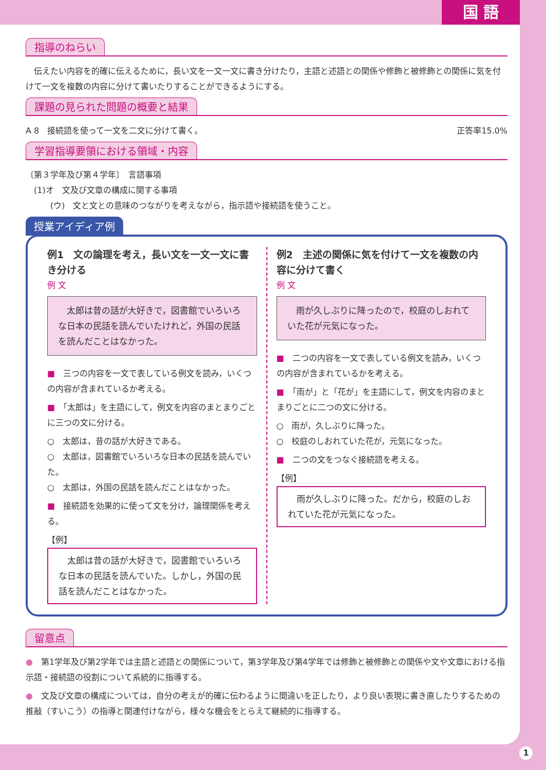国 語
指導のねらい
　伝えたい内容を的確に伝えるために，長い文を一文一文に書き分けたり，主語と述語との関係や修飾と被修飾との関係に気を付けて一文を複数の内容に分けて書いたりすることができるようにする。
課題の見られた問題の概要と結果
A 8　接続語を使って一文を二文に分けて書く。 正答率15.0%
学習指導要領における領域・内容
〔第３学年及び第４学年〕　言語事項
　(1)オ　文及び文章の構成に関する事項
　　　(ウ)　文と文との意味のつながりを考えながら，指示語や接続語を使うこと。
授業アイディア例
例1　文の論理を考え，長い文を一文一文に書き分ける
例 文
　太郎は昔の話が大好きで，図書館でいろいろな日本の民話を読んでいたけれど，外国の民話を読んだことはなかった。
■　三つの内容を一文で表している例文を読み，いくつの内容が含まれているか考える。
■　「太郎は」を主語にして，例文を内容のまとまりごとに三つの文に分ける。
○　太郎は，昔の話が大好きである。
○　太郎は，図書館でいろいろな日本の民話を読んでいた。
○　太郎は，外国の民話を読んだことはなかった。
■　接続語を効果的に使って文を分け，論理関係を考える。
【例】
　太郎は昔の話が大好きで，図書館でいろいろな日本の民話を読んでいた。しかし，外国の民話を読んだことはなかった。
例2　主述の関係に気を付けて一文を複数の内容に分けて書く
例 文
　雨が久しぶりに降ったので，校庭のしおれていた花が元気になった。
■　二つの内容を一文で表している例文を読み，いくつの内容が含まれているかを考える。
■　「雨が」と「花が」を主語にして，例文を内容のまとまりごとに二つの文に分ける。
○　雨が，久しぶりに降った。
○　校庭のしおれていた花が，元気になった。
■　二つの文をつなぐ接続語を考える。
【例】
　雨が久しぶりに降った。だから，校庭のしおれていた花が元気になった。
留意点
●　第1学年及び第2学年では主語と述語との関係について，第3学年及び第4学年では修飾と被修飾との関係や文や文章における指示語・接続語の役割について系統的に指導する。
●　文及び文章の構成については，自分の考えが的確に伝わるように間違いを正したり，より良い表現に書き直したりするための推敲（すいこう）の指導と関連付けながら，様々な機会をとらえて継続的に指導する。
1